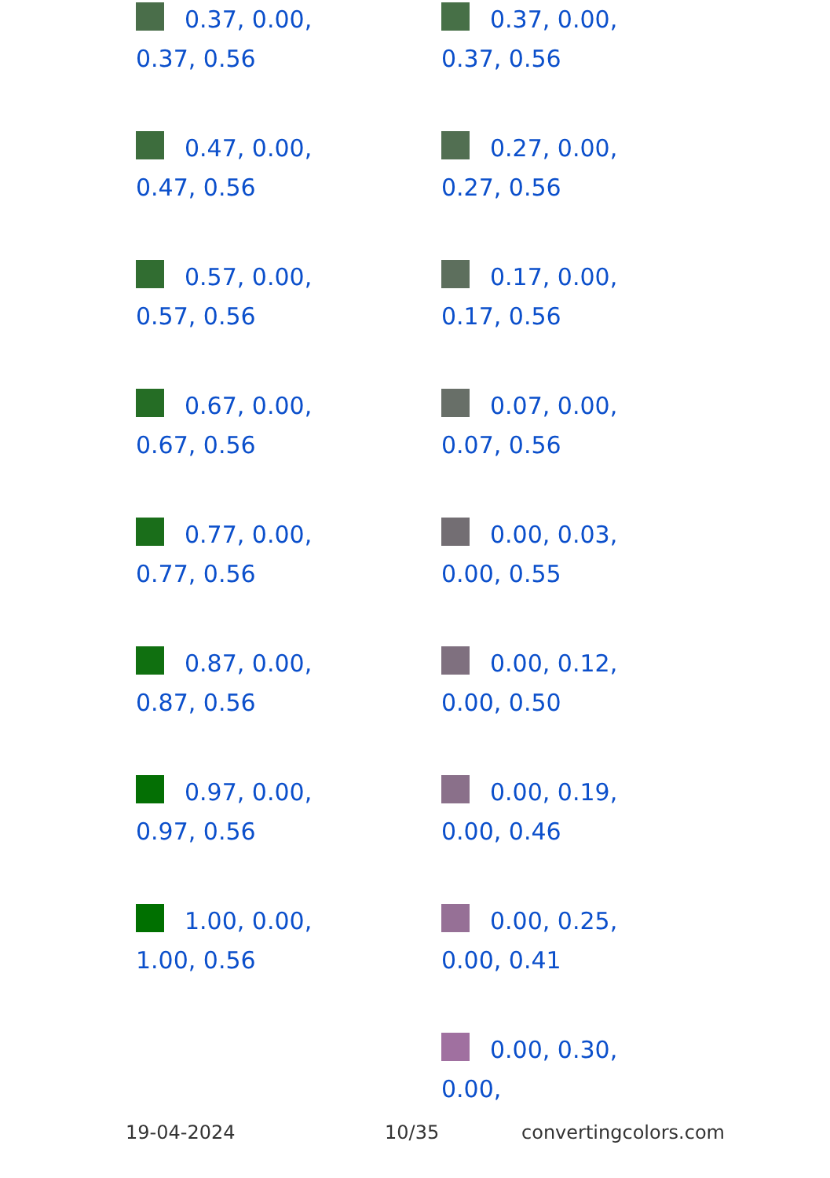0.37, 0.00, 0.37, 0.56
0.47, 0.00, 0.47, 0.56
0.57, 0.00, 0.57, 0.56
0.67, 0.00, 0.67, 0.56
0.77, 0.00, 0.77, 0.56
0.87, 0.00, 0.87, 0.56
0.97, 0.00, 0.97, 0.56
1.00, 0.00, 1.00, 0.56
0.37, 0.00, 0.37, 0.56
0.27, 0.00, 0.27, 0.56
0.17, 0.00, 0.17, 0.56
0.07, 0.00, 0.07, 0.56
0.00, 0.03, 0.00, 0.55
0.00, 0.12, 0.00, 0.50
0.00, 0.19, 0.00, 0.46
0.00, 0.25, 0.00, 0.41
0.00, 0.30, 0.00,
19-04-2024 10/35 convertingcolors.com